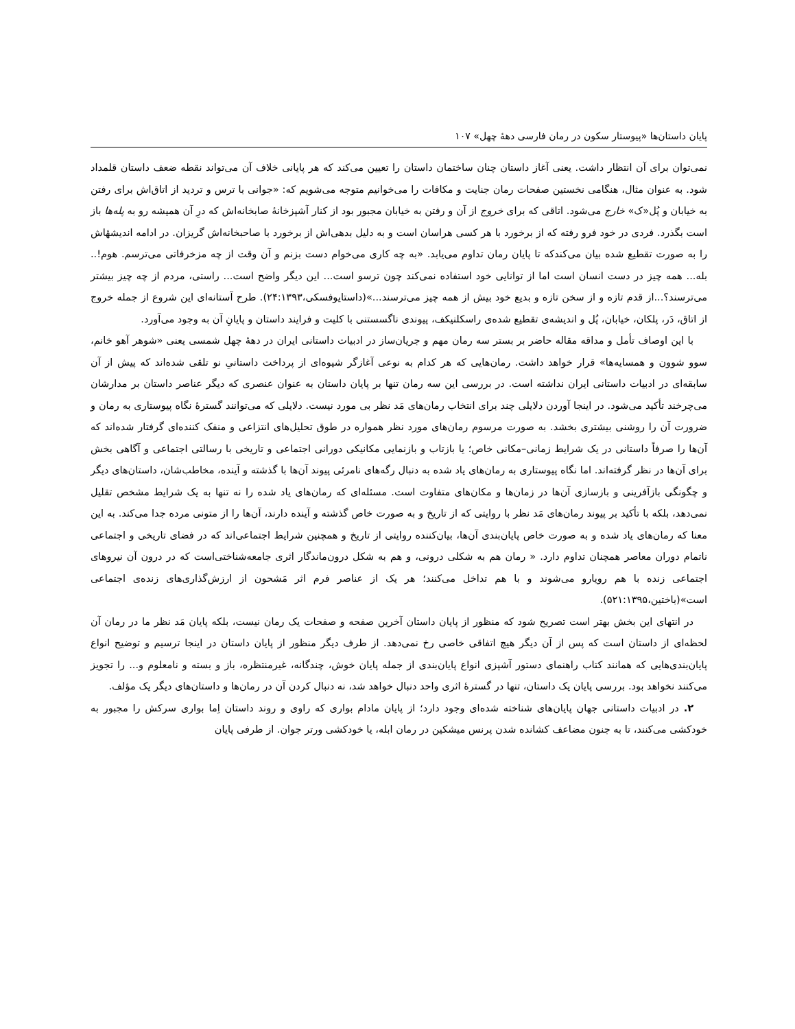پایان داستان‌ها «پیوستار سکون در رمان فارسی دههٔ چهل» ۱۰۷
نمی‌توان برای آن انتظار داشت. یعنی آغاز داستان چنان ساختمان داستان را تعیین می‌کند که هر پایانی خلاف آن می‌تواند نقطه ضعف داستان قلمداد شود. به عنوان مثال، هنگامی نخستین صفحات رمان جنایت و مکافات را می‌خوانیم متوجه می‌شویم که: «جوانی با ترس و تردید از اتاق‌اش برای رفتن به خیابان و پُل«ک» خارج می‌شود. اتاقی که برای خروج از آن و رفتن به خیابان مجبور بود از کنار آشپزخانهٔ صابخانه‌اش که درِ آن همیشه رو به پله‌ها باز است بگذرد. فردی در خود فرو رفته که از برخورد با هر کسی هراسان است و به دلیل بدهی‌اش از برخورد با صاحبخانه‌اش گریزان. در ادامه اندیشهٔاش را به صورت تقطیع شده بیان می‌کندکه تا پایان رمان تداوم می‌یابد. «به چه کاری می‌خوام دست بزنم و آن وقت از چه مزخرفاتی می‌ترسم. هوم!.. بله... همه چیز در دست انسان است اما از توانایی خود استفاده نمی‌کند چون ترسو است... این دیگر واضح است... راستی، مردم از چه چیز بیشتر می‌ترسند؟...از قدم تازه و از سخن تازه و بدیع خود بیش از همه چیز می‌ترسند...»(داستایوفسکی،۲۴:۱۳۹۳). طرح آستانه‌ای این شروع از جمله خروج از اتاق، دَر، پلکان، خیابان، پُل و اندیشه‌ی تقطیع شده‌ی راسکلنیکف، پیوندی ناگسستنی با کلیت و فرایند داستان و پایانِ آن به وجود می‌آورد.
با این اوصاف تأمل و مداقه مقاله حاضر بر بستر سه رمان مهم و جریان‌ساز در ادبیات داستانی ایران در دههٔ چهل شمسی یعنی «شوهر آهو خانم، سوو شوون و همسایه‌ها» قرار خواهد داشت. رمان‌هایی که هر کدام به نوعی آغازگر شیوه‌ای از پرداخت داستانیِ نو تلقی شده‌اند که پیش از آن سابقه‌ای در ادبیات داستانی ایران نداشته است. در بررسی این سه رمان تنها بر پایان داستان به عنوان عنصری که دیگر عناصر داستان بر مدارشان می‌چرخند تأکید می‌شود. در اینجا آوردن دلایلی چند برای انتخاب رمان‌های مَد نظر بی مورد نیست. دلایلی که می‌توانند گسترهٔ نگاه پیوستاری به رمان و ضرورت آن را روشنی بیشتری بخشد. به صورت مرسوم رمان‌های مورد نظر همواره در طوق تحلیل‌های انتزاعی و منفک کننده‌ای گرفتار شده‌اند که آن‌ها را صرفاً داستانی در یک شرایط زمانی–مکانی خاص؛ یا بازتاب و بازنمایی مکانیکی دورانی اجتماعی و تاریخی با رسالتی اجتماعی و آگاهی بخش برای آن‌ها در نظر گرفته‌اند. اما نگاه پیوستاری به رمان‌های یاد شده به دنبال رگه‌های نامرئی پیوند آن‌ها با گذشته و آینده، مخاطب‌شان، داستان‌های دیگر و چگونگی بازآفرینی و بازسازی آن‌ها در زمان‌ها و مکان‌های متفاوت است. مسئله‌ای که رمان‌های یاد شده را نه تنها به یک شرایط مشخص تقلیل نمی‌دهد، بلکه با تأکید بر پیوند رمان‌های مَد نظر با روایتی که از تاریخ و به صورت خاص گذشته و آینده دارند، آن‌ها را از متونی مرده جدا می‌کند. به این معنا که رمان‌های یاد شده و به صورت خاص پایان‌بندی آن‌ها، بیان‌کننده روایتی از تاریخ و همچنین شرایط اجتماعی‌اند که در فضای تاریخی و اجتماعی ناتمام دوران معاصر همچنان تداوم دارد. « رمان هم به شکلی درونی، و هم به شکل درون‌ماندگار اثری جامعه‌شناختی‌است که در درون آن نیروهای اجتماعی زنده با هم رویارو می‌شوند و با هم تداخل می‌کنند؛ هر یک از عناصر فرم اثر مَشحون از ارزش‌گذاری‌های زنده‌ی اجتماعی است»(باختین،۵۲۱:۱۳۹۵).
در انتهای این بخش بهتر است تصریح شود که منظور از پایان داستان آخرین صفحه و صفحات یک رمان نیست، بلکه پایان مَد نظر ما در رمان آن لحظه‌ای از داستان است که پس از آن دیگر هیچ اتفاقی خاصی رخ نمی‌دهد. از طرف دیگر منظور از پایان داستان در اینجا ترسیم و توضیح انواع پایان‌بندی‌هایی که همانند کتاب راهنمای دستور آشپزی انواع پایان‌بندی از جمله پایان خوش، چندگانه، غیرمنتظره، باز و بسته و نامعلوم و... را تجویز می‌کنند نخواهد بود. بررسی پایان یک داستان، تنها در گسترهٔ اثری واحد دنبال خواهد شد، نه دنبال کردن آن در رمان‌ها و داستان‌های دیگر یک مؤلف.
۲. در ادبیات داستانی جهان پایان‌های شناخته شده‌ای وجود دارد؛ از پایان مادام بواری که راوی و روند داستان اِما بواری سرکش را مجبور به خودکشی می‌کنند، تا به جنون مضاعف کشانده شدن پرنس میشکین در رمان ابله، یا خودکشی ورتر جوان. از طرفی پایان